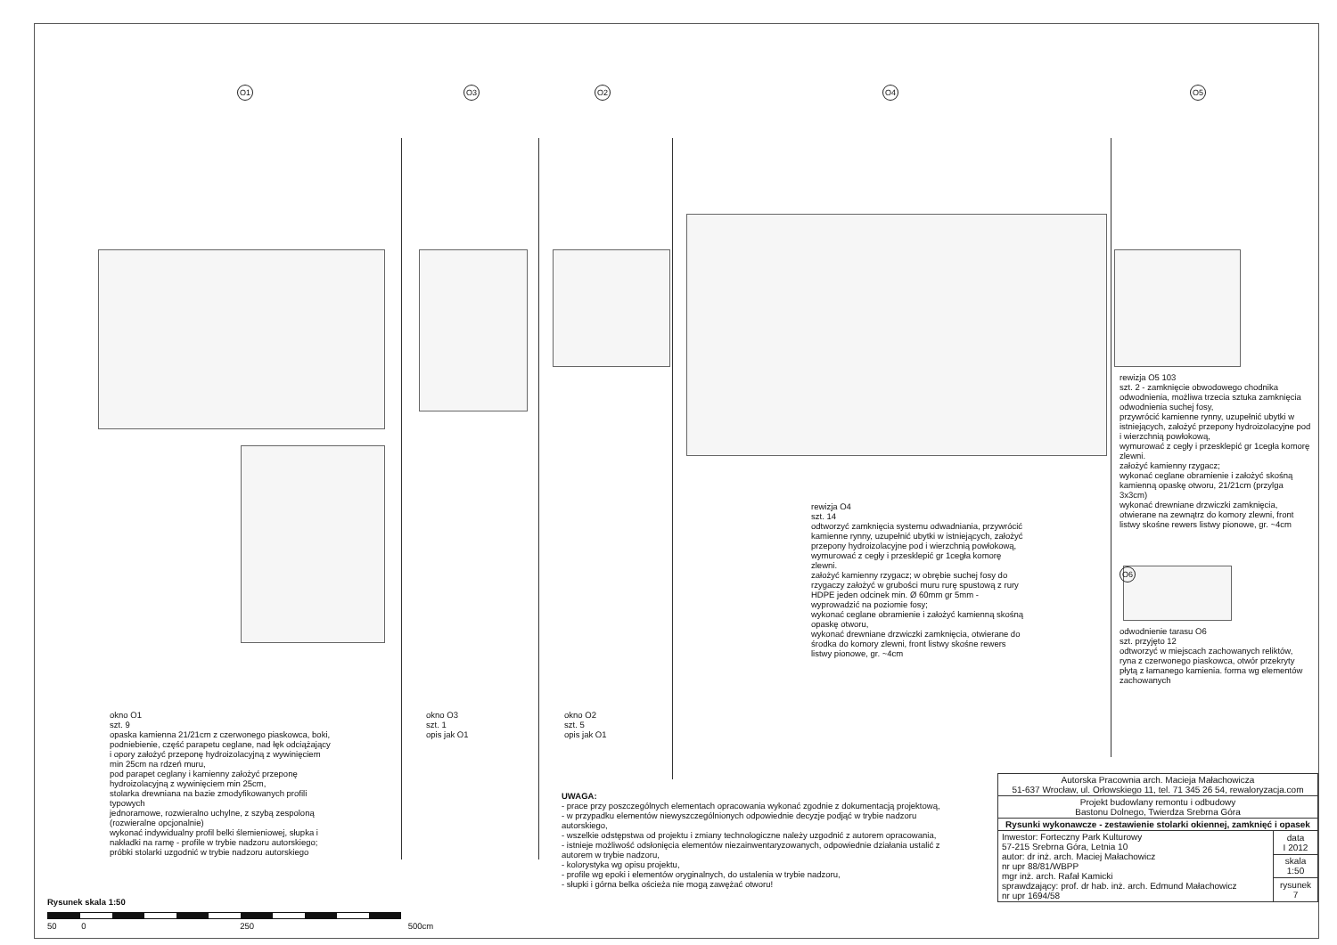O1 O3 O2 O4 O5
rewizja O4
szt. 14
odtworzyć zamknięcia systemu odwadniania, przywrócić kamienne rynny, uzupełnić ubytki w istniejących, założyć przepony hydroizolacyjne pod i wierzchnią powłokową,
wymurować z cegły i przesklepić gr 1cegła komorę zlewni.
założyć kamienny rzygacz; w obrębie suchej fosy do rzygaczy założyć w grubości muru rurę spustową z rury HDPE jeden odcinek min. Ø 60mm gr 5mm - wyprowadzić na poziomie fosy;
wykonać ceglane obramienie i założyć kamienną skośną opaskę otworu,
wykonać drewniane drzwiczki zamknięcia, otwierane do środka do komory zlewni, front listwy skośne rewers listwy pionowe, gr. ~4cm
rewizja O5 103
szt. 2 - zamknięcie obwodowego chodnika odwodnienia, możliwa trzecia sztuka zamknięcia odwodnienia suchej fosy,
przywrócić kamienne rynny, uzupełnić ubytki w istniejących, założyć przepony hydroizolacyjne pod i wierzchnią powłokową,
wymurować z cegły i przesklepić gr 1cegła komorę zlewni.
założyć kamienny rzygacz;
wykonać ceglane obramienie i założyć skośną kamienną opaskę otworu, 21/21cm (przylga 3x3cm)
wykonać drewniane drzwiczki zamknięcia, otwierane na zewnątrz do komory zlewni, front listwy skośne rewers listwy pionowe, gr. ~4cm
O6
odwodnienie tarasu O6
szt. przyjęto 12
odtworzyć w miejscach zachowanych reliktów, ryna z czerwonego piaskowca, otwór przekryty płytą z łamanego kamienia. forma wg elementów zachowanych
okno O1
szt. 9
opaska kamienna 21/21cm z czerwonego piaskowca, boki, podniebienie, część parapetu ceglane, nad łęk odciążający i opory założyć przeponę hydroizolacyjną z wywinięciem min 25cm na rdzeń muru,
pod parapet ceglany i kamienny założyć przeponę hydroizolacyjną z wywinięciem min 25cm,
stolarka drewniana na bazie zmodyfikowanych profili typowych
jednoramowe, rozwieralno uchylne, z szybą zespoloną (rozwieralne opcjonalnie)
wykonać indywidualny profil belki ślemieniowej, słupka i nakładki na ramę - profile w trybie nadzoru autorskiego; próbki stolarki uzgodnić w trybie nadzoru autorskiego
okno O3
szt. 1
opis jak O1
okno O2
szt. 5
opis jak O1
UWAGA:
- prace przy poszczególnych elementach opracowania wykonać zgodnie z dokumentacją projektową,
- w przypadku elementów niewyszczególnionych odpowiednie decyzje podjąć w trybie nadzoru autorskiego,
- wszelkie odstępstwa od projektu i zmiany technologiczne należy uzgodnić z autorem opracowania,
- istnieje możliwość odsłonięcia elementów niezainwentaryzowanych, odpowiednie działania ustalić z autorem w trybie nadzoru,
- kolorystyka wg opisu projektu,
- profile wg epoki i elementów oryginalnych, do ustalenia w trybie nadzoru,
- słupki i górna belka ościeża nie mogą zawężać otworu!
Rysunek skala 1:50
50 0 250 500cm
| Autorska Pracownia arch. Macieja Małachowicza 51-637 Wrocław, ul. Orłowskiego 11, tel. 71 345 26 54, rewaloryzacja.com | |
| Projekt budowlany remontu i odbudowy Bastonu Dolnego, Twierdza Srebrna Góra | |
| Rysunki wykonawcze - zestawienie stolarki okiennej, zamknięć i opasek | |
| Inwestor: Forteczny Park Kulturowy 57-215 Srebrna Góra, Letnia 10 autor: dr inż. arch. Maciej Małachowicz nr upr 88/81/WBPP mgr inż. arch. Rafał Kamicki sprawdzający: prof. dr hab. inż. arch. Edmund Małachowicz nr upr 1694/58 | data I 2012 |
| | skala 1:50 |
| | rysunek 7 |